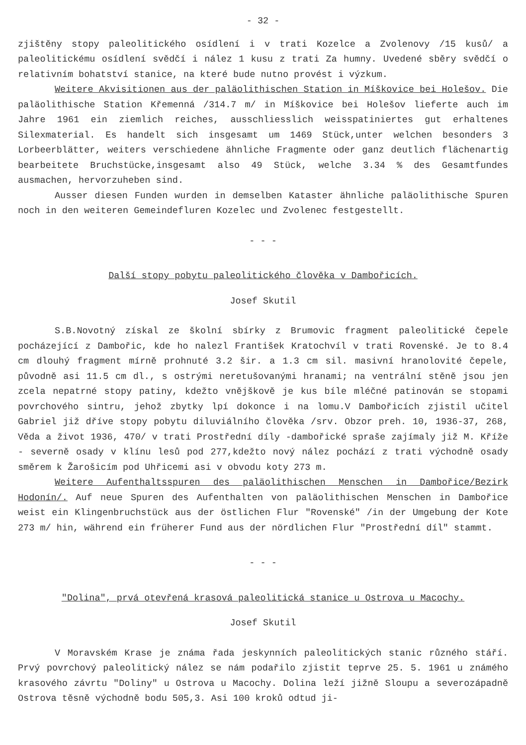- 32 -
zjištěny stopy paleolitického osídlení i v trati Kozelce a Zvolenovy /15 kusů/ a paleolitickému osídlení svědčí i nález 1 kusu z trati Za humny. Uvedené sběry svědčí o relativním bohatství stanice, na které bude nutno provést i výzkum.
Weitere Akvisitionen aus der paläolithischen Station in Míškovice bei Holešov. Die paläolithische Station Křemenná /314.7 m/ in Míškovice bei Holešov lieferte auch im Jahre 1961 ein ziemlich reiches, ausschliesslich weisspatiniertes gut erhaltenes Silexmaterial. Es handelt sich insgesamt um 1469 Stück,unter welchen besonders 3 Lorbeerblätter, weiters verschiedene ähnliche Fragmente oder ganz deutlich flächenartig bearbeitete Bruchstücke,insgesamt also 49 Stück, welche 3.34 % des Gesamtfundes ausmachen, hervorzuheben sind.
Ausser diesen Funden wurden in demselben Kataster ähnliche paläolithische Spuren noch in den weiteren Gemeindefluren Kozelec und Zvolenec festgestellt.
- - -
Další stopy pobytu paleolitického člověka v Dambořicích.
Josef Skutil
S.B.Novotný získal ze školní sbírky z Brumovic fragment paleolitické čepele pocházející z Dambořic, kde ho nalezl František Kratochvíl v trati Rovenské. Je to 8.4 cm dlouhý fragment mírně prohnuté 3.2 šir. a 1.3 cm sil. masivní hranolovité čepele, původně asi 11.5 cm dl., s ostrými neretušovanými hranami; na ventrální stěně jsou jen zcela nepatrné stopy patiny, kdežto vnějškově je kus bíle mléčné patinován se stopami povrchového sintru, jehož zbytky lpí dokonce i na lomu.V Dambořicích zjistil učitel Gabriel již dříve stopy pobytu diluviálního člověka /srv. Obzor preh. 10, 1936-37, 268, Věda a život 1936, 470/ v trati Prostřední díly -dambořické spraše zajímaly již M. Kříže - severně osady v klínu lesů pod 277,kdežto nový nález pochází z trati východně osady směrem k Žarošicím pod Uhřicemi asi v obvodu koty 273 m.
Weitere Aufenthaltsspuren des paläolithischen Menschen in Dambořice/Bezirk Hodonín/. Auf neue Spuren des Aufenthalten von paläolithischen Menschen in Dambořice weist ein Klingenbruchstück aus der östlichen Flur "Rovenské" /in der Umgebung der Kote 273 m/ hin, während ein früherer Fund aus der nördlichen Flur "Prostřední díl" stammt.
- - -
"Dolina", prvá otevřená krasová paleolitická stanice u Ostrova u Macochy.
Josef Skutil
V Moravském Krase je známa řada jeskynních paleolitických stanic různého stáří. Prvý povrchový paleolitický nález se nám podařilo zjistit teprve 25. 5. 1961 u známého krasového závrtu "Doliny" u Ostrova u Macochy. Dolina leží jižně Sloupu a severozápadně Ostrova těsně východně bodu 505,3. Asi 100 kroků odtud ji-